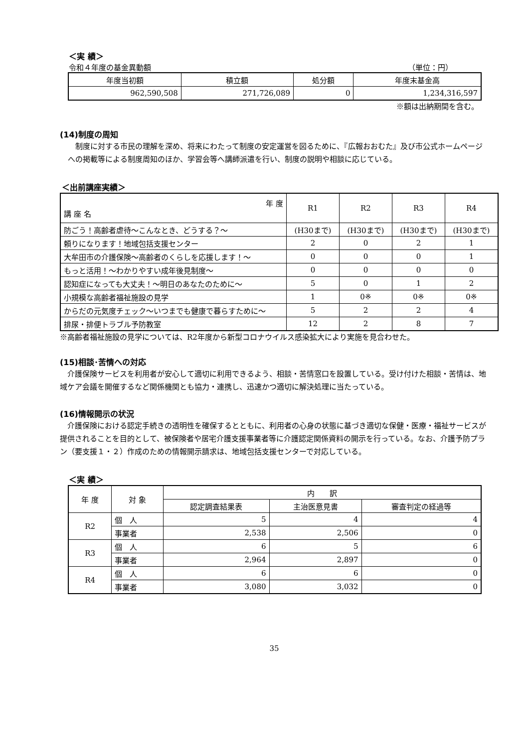＜実 績＞
令和４年度の基金異動額 （単位：円）
| 年度当初額 | 積立額 | 処分額 | 年度末基金高 |
| --- | --- | --- | --- |
| 962,590,508 | 271,726,089 | 0 | 1,234,316,597 |
※額は出納期間を含む。
(14)制度の周知
　制度に対する市民の理解を深め、将来にわたって制度の安定運営を図るために、『広報おおむた』及び市公式ホームページへの掲載等による制度周知のほか、学習会等へ講師派遣を行い、制度の説明や相談に応じている。
＜出前講座実績＞
| 年 度 講 座 名 | R1 | R2 | R3 | R4 |
| 防ごう！高齢者虐待～こんなとき、どうする？～ | (H30まで) | (H30まで) | (H30まで) | (H30まで) |
| 頼りになります！地域包括支援センター | 2 | 0 | 2 | 1 |
| 大牟田市の介護保険～高齢者のくらしを応援します！～ | 0 | 0 | 0 | 1 |
| もっと活用！～わかりやすい成年後見制度～ | 0 | 0 | 0 | 0 |
| 認知症になっても大丈夫！～明日のあなたのために～ | 5 | 0 | 1 | 2 |
| 小規模な高齢者福祉施設の見学 | 1 | 0※ | 0※ | 0※ |
| からだの元気度チェック～いつまでも健康で暮らすために～ | 5 | 2 | 2 | 4 |
| 排尿・排便トラブル予防教室 | 12 | 2 | 8 | 7 |
※高齢者福祉施設の見学については、R2年度から新型コロナウイルス感染拡大により実施を見合わせた。
(15)相談･苦情への対応
　介護保険サービスを利用者が安心して適切に利用できるよう、相談・苦情窓口を設置している。受け付けた相談・苦情は、地域ケア会議を開催するなど関係機関とも協力・連携し、迅速かつ適切に解決処理に当たっている。
(16)情報開示の状況
　介護保険における認定手続きの透明性を確保するとともに、利用者の心身の状態に基づき適切な保健・医療・福祉サービスが提供されることを目的として、被保険者や居宅介護支援事業者等に介護認定関係資料の開示を行っている。なお、介護予防プラン（要支援１・２）作成のための情報開示請求は、地域包括支援センターで対応している。
＜実 績＞
| 年 度 | 対 象 | 内 訳 | | |
| | | 認定調査結果表 | 主治医意見書 | 審査判定の経過等 |
| R2 | 個 人 | 5 | 4 | 4 |
| | 事業者 | 2,538 | 2,506 | 0 |
| R3 | 個 人 | 6 | 5 | 6 |
| | 事業者 | 2,964 | 2,897 | 0 |
| R4 | 個 人 | 6 | 6 | 0 |
| | 事業者 | 3,080 | 3,032 | 0 |
35